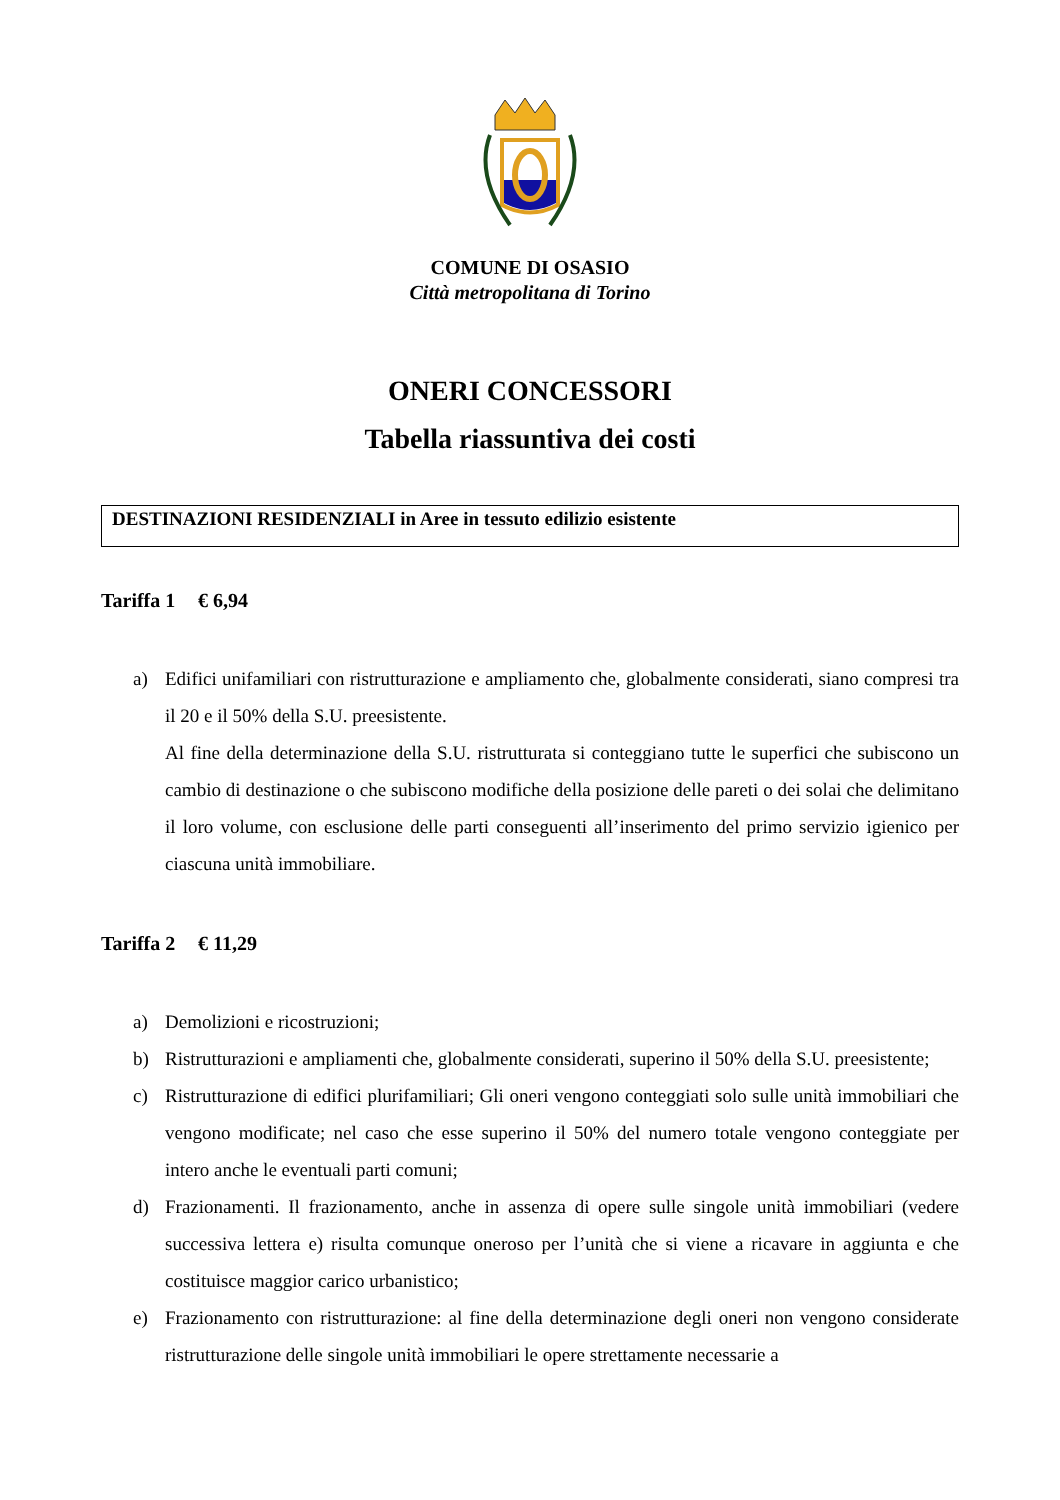COMUNE DI OSASIO
Città metropolitana di Torino
ONERI CONCESSORI
Tabella riassuntiva dei costi
DESTINAZIONI RESIDENZIALI in Aree in tessuto edilizio esistente
Tariffa 1 € 6,94
a) Edifici unifamiliari con ristrutturazione e ampliamento che, globalmente considerati, siano compresi tra il 20 e il 50% della S.U. preesistente.
Al fine della determinazione della S.U. ristrutturata si conteggiano tutte le superfici che subiscono un cambio di destinazione o che subiscono modifiche della posizione delle pareti o dei solai che delimitano il loro volume, con esclusione delle parti conseguenti all’inserimento del primo servizio igienico per ciascuna unità immobiliare.
Tariffa 2 € 11,29
a) Demolizioni e ricostruzioni;
b) Ristrutturazioni e ampliamenti che, globalmente considerati, superino il 50% della S.U. preesistente;
c) Ristrutturazione di edifici plurifamiliari; Gli oneri vengono conteggiati solo sulle unità immobiliari che vengono modificate; nel caso che esse superino il 50% del numero totale vengono conteggiate per intero anche le eventuali parti comuni;
d) Frazionamenti. Il frazionamento, anche in assenza di opere sulle singole unità immobiliari (vedere successiva lettera e) risulta comunque oneroso per l’unità che si viene a ricavare in aggiunta e che costituisce maggior carico urbanistico;
e) Frazionamento con ristrutturazione: al fine della determinazione degli oneri non vengono considerate ristrutturazione delle singole unità immobiliari le opere strettamente necessarie a